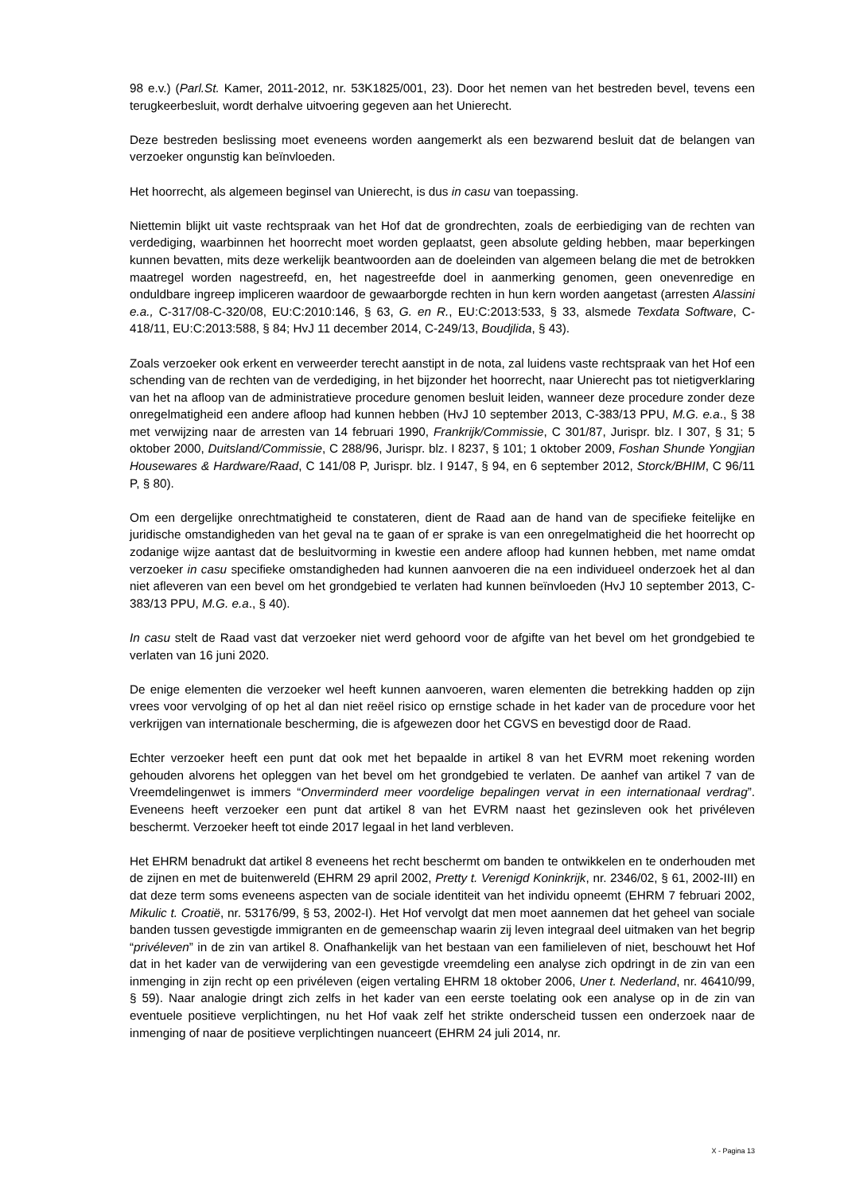98 e.v.) (Parl.St. Kamer, 2011-2012, nr. 53K1825/001, 23). Door het nemen van het bestreden bevel, tevens een terugkeerbesluit, wordt derhalve uitvoering gegeven aan het Unierecht.
Deze bestreden beslissing moet eveneens worden aangemerkt als een bezwarend besluit dat de belangen van verzoeker ongunstig kan beïnvloeden.
Het hoorrecht, als algemeen beginsel van Unierecht, is dus in casu van toepassing.
Niettemin blijkt uit vaste rechtspraak van het Hof dat de grondrechten, zoals de eerbiediging van de rechten van verdediging, waarbinnen het hoorrecht moet worden geplaatst, geen absolute gelding hebben, maar beperkingen kunnen bevatten, mits deze werkelijk beantwoorden aan de doeleinden van algemeen belang die met de betrokken maatregel worden nagestreefd, en, het nagestreefde doel in aanmerking genomen, geen onevenredige en onduldbare ingreep impliceren waardoor de gewaarborgde rechten in hun kern worden aangetast (arresten Alassini e.a., C-317/08-C-320/08, EU:C:2010:146, § 63, G. en R., EU:C:2013:533, § 33, alsmede Texdata Software, C-418/11, EU:C:2013:588, § 84; HvJ 11 december 2014, C-249/13, Boudjlida, § 43).
Zoals verzoeker ook erkent en verweerder terecht aanstipt in de nota, zal luidens vaste rechtspraak van het Hof een schending van de rechten van de verdediging, in het bijzonder het hoorrecht, naar Unierecht pas tot nietigverklaring van het na afloop van de administratieve procedure genomen besluit leiden, wanneer deze procedure zonder deze onregelmatigheid een andere afloop had kunnen hebben (HvJ 10 september 2013, C-383/13 PPU, M.G. e.a., § 38 met verwijzing naar de arresten van 14 februari 1990, Frankrijk/Commissie, C 301/87, Jurispr. blz. I 307, § 31; 5 oktober 2000, Duitsland/Commissie, C 288/96, Jurispr. blz. I 8237, § 101; 1 oktober 2009, Foshan Shunde Yongjian Housewares & Hardware/Raad, C 141/08 P, Jurispr. blz. I 9147, § 94, en 6 september 2012, Storck/BHIM, C 96/11 P, § 80).
Om een dergelijke onrechtmatigheid te constateren, dient de Raad aan de hand van de specifieke feitelijke en juridische omstandigheden van het geval na te gaan of er sprake is van een onregelmatigheid die het hoorrecht op zodanige wijze aantast dat de besluitvorming in kwestie een andere afloop had kunnen hebben, met name omdat verzoeker in casu specifieke omstandigheden had kunnen aanvoeren die na een individueel onderzoek het al dan niet afleveren van een bevel om het grondgebied te verlaten had kunnen beïnvloeden (HvJ 10 september 2013, C-383/13 PPU, M.G. e.a., § 40).
In casu stelt de Raad vast dat verzoeker niet werd gehoord voor de afgifte van het bevel om het grondgebied te verlaten van 16 juni 2020.
De enige elementen die verzoeker wel heeft kunnen aanvoeren, waren elementen die betrekking hadden op zijn vrees voor vervolging of op het al dan niet reëel risico op ernstige schade in het kader van de procedure voor het verkrijgen van internationale bescherming, die is afgewezen door het CGVS en bevestigd door de Raad.
Echter verzoeker heeft een punt dat ook met het bepaalde in artikel 8 van het EVRM moet rekening worden gehouden alvorens het opleggen van het bevel om het grondgebied te verlaten. De aanhef van artikel 7 van de Vreemdelingenwet is immers “Onverminderd meer voordelige bepalingen vervat in een internationaal verdrag”. Eveneens heeft verzoeker een punt dat artikel 8 van het EVRM naast het gezinsleven ook het privéleven beschermt. Verzoeker heeft tot einde 2017 legaal in het land verbleven.
Het EHRM benadrukt dat artikel 8 eveneens het recht beschermt om banden te ontwikkelen en te onderhouden met de zijnen en met de buitenwereld (EHRM 29 april 2002, Pretty t. Verenigd Koninkrijk, nr. 2346/02, § 61, 2002-III) en dat deze term soms eveneens aspecten van de sociale identiteit van het individu opneemt (EHRM 7 februari 2002, Mikulic t. Croatië, nr. 53176/99, § 53, 2002-I). Het Hof vervolgt dat men moet aannemen dat het geheel van sociale banden tussen gevestigde immigranten en de gemeenschap waarin zij leven integraal deel uitmaken van het begrip “privéleven” in de zin van artikel 8. Onafhankelijk van het bestaan van een familieleven of niet, beschouwt het Hof dat in het kader van de verwijdering van een gevestigde vreemdeling een analyse zich opdringt in de zin van een inmenging in zijn recht op een privéleven (eigen vertaling EHRM 18 oktober 2006, Uner t. Nederland, nr. 46410/99, § 59). Naar analogie dringt zich zelfs in het kader van een eerste toelating ook een analyse op in de zin van eventuele positieve verplichtingen, nu het Hof vaak zelf het strikte onderscheid tussen een onderzoek naar de inmenging of naar de positieve verplichtingen nuanceert (EHRM 24 juli 2014, nr.
X - Pagina 13